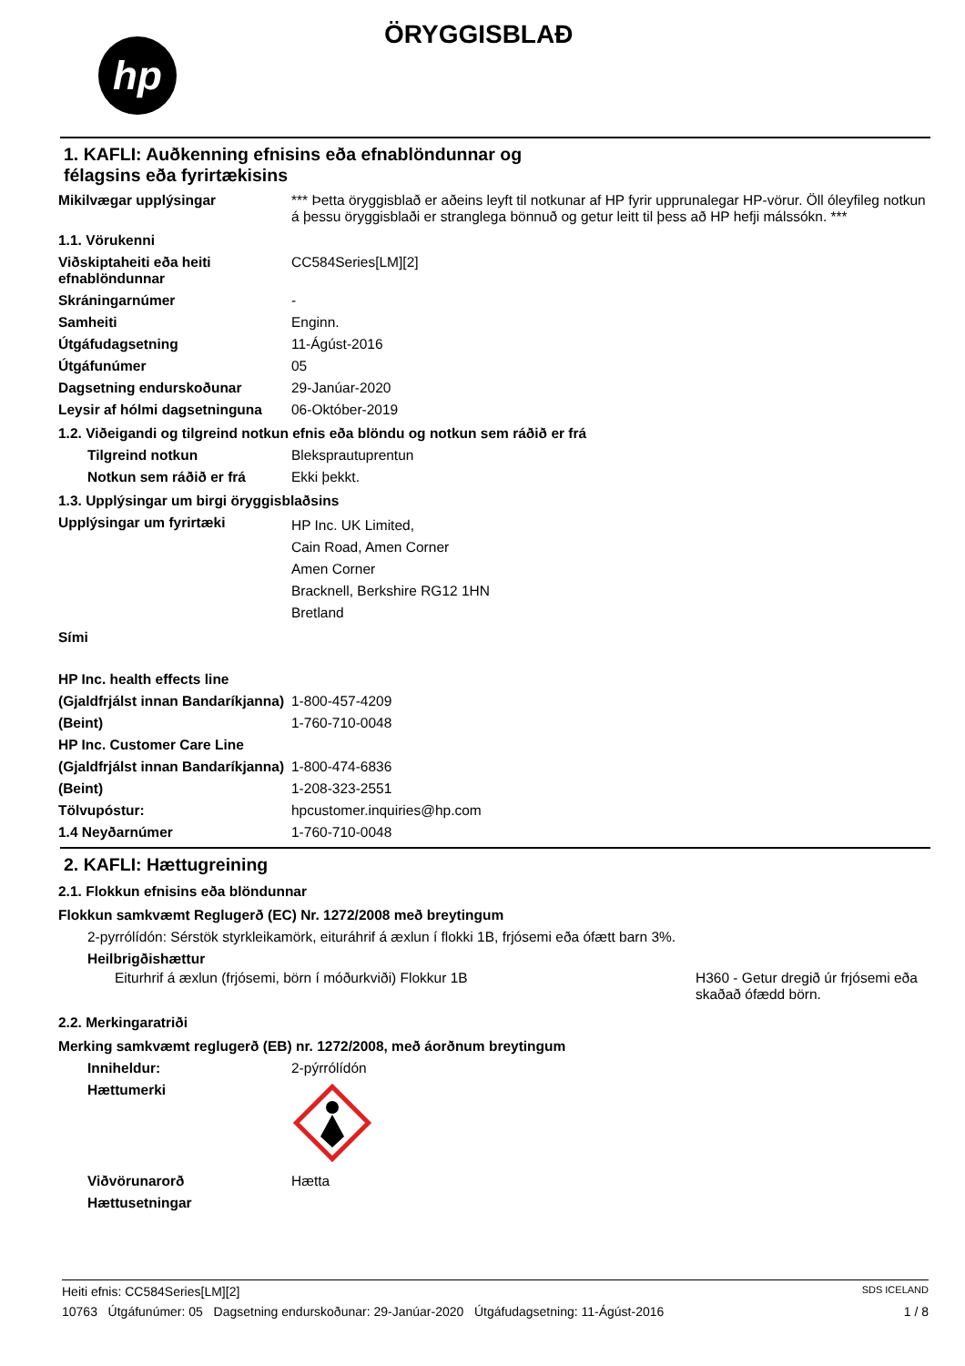hp
ÖRYGGISBLAÐ
1. KAFLI: Auðkenning efnisins eða efnablöndunnar og
félagsins eða fyrirtækisins
Mikilvægar upplýsingar *** Þetta öryggisblað er aðeins leyft til notkunar af HP fyrir upprunalegar HP-vörur. Öll óleyfileg notkun á þessu öryggisblaði er stranglega bönnuð og getur leitt til þess að HP hefji málssókn. ***
1.1. Vörukenni
Viðskiptaheiti eða heiti efnablöndunnar
CC584Series[LM][2]
Skráningarnúmer -
Samheiti Enginn.
Útgáfudagsetning 11-Ágúst-2016
Útgáfunúmer 05
Dagsetning endurskoðunar 29-Janúar-2020
Leysir af hólmi dagsetninguna
06-Október-2019
1.2. Viðeigandi og tilgreind notkun efnis eða blöndu og notkun sem ráðið er frá
Tilgreind notkun Bleksprautuprentun
Notkun sem ráðið er frá Ekki þekkt.
1.3. Upplýsingar um birgi öryggisblaðsins
Upplýsingar um fyrirtæki
HP Inc. UK Limited,
Cain Road, Amen Corner
Amen Corner
Bracknell, Berkshire RG12 1HN
Bretland
Sími
HP Inc. health effects line
(Gjaldfrjálst innan Bandaríkjanna)
1-800-457-4209
(Beint) 1-760-710-0048
HP Inc. Customer Care Line
(Gjaldfrjálst innan Bandaríkjanna)
1-800-474-6836
(Beint) 1-208-323-2551
Tölvupóstur: hpcustomer.inquiries@hp.com
1.4 Neyðarnúmer 1-760-710-0048
2. KAFLI: Hættugreining
2.1. Flokkun efnisins eða blöndunnar
Flokkun samkvæmt Reglugerð (EC) Nr. 1272/2008 með breytingum
2-pyrrólídón: Sérstök styrkleikamörk, eituráhrif á æxlun í flokki 1B, frjósemi eða ófætt barn 3%.
Heilbrigðishættur
Eiturhrif á æxlun (frjósemi, börn í móðurkviði) Flokkur 1B
H360 - Getur dregið úr frjósemi eða skaðað ófædd börn.
2.2. Merkingaratriði
Merking samkvæmt reglugerð (EB) nr. 1272/2008, með áorðnum breytingum
Inniheldur: 2-pýrrólídón
Hættumerki
Viðvörunarorð Hætta
Hættusetningar
Heiti efnis: CC584Series[LM][2] SDS ICELAND
10763 Útgáfunúmer: 05 Dagsetning endurskoðunar: 29-Janúar-2020 Útgáfudagsetning: 11-Ágúst-2016 1 / 8